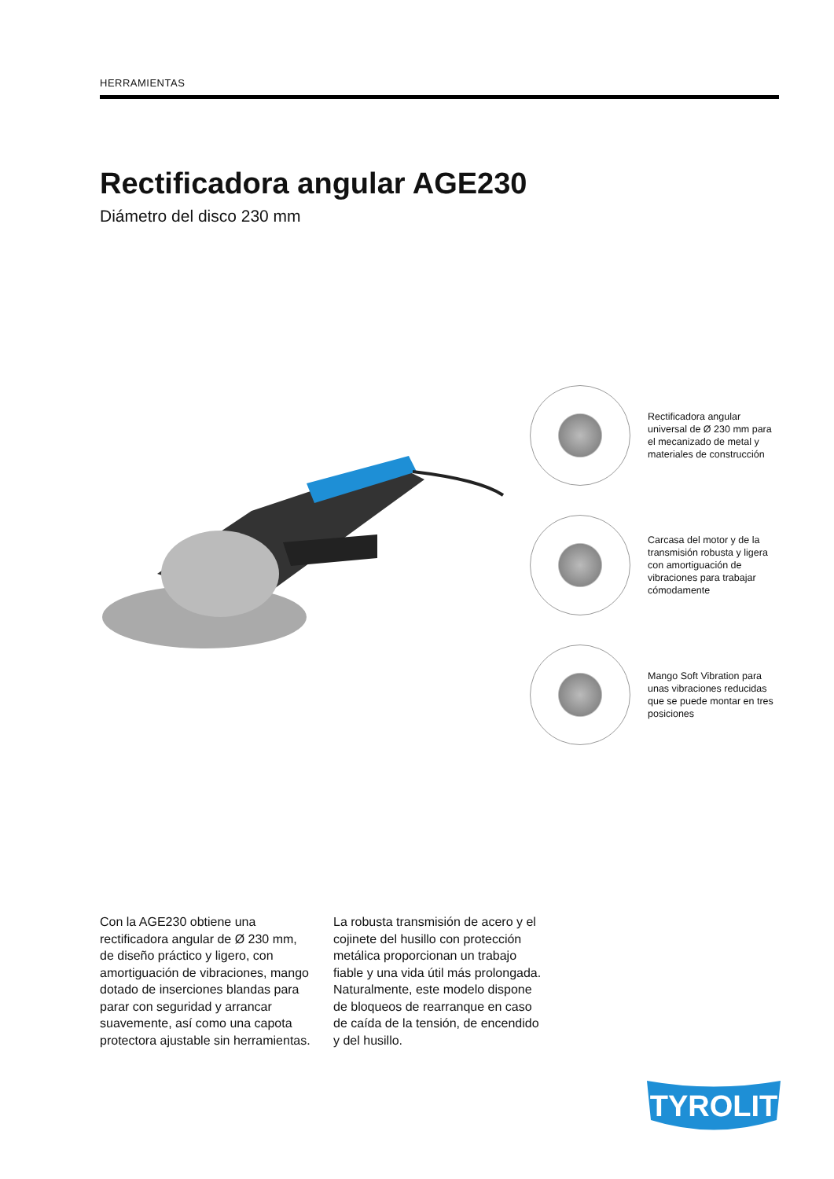HERRAMIENTAS
Rectificadora angular AGE230
Diámetro del disco 230 mm
Rectificadora angular universal de Ø 230 mm para el mecanizado de metal y materiales de construcción
Carcasa del motor y de la transmisión robusta y ligera con amortiguación de vibraciones para trabajar cómodamente
Mango Soft Vibration para unas vibraciones reducidas que se puede montar en tres posiciones
Con la AGE230 obtiene una rectificadora angular de Ø 230 mm, de diseño práctico y ligero, con amortiguación de vibraciones, mango dotado de inserciones blandas para parar con seguridad y arrancar suavemente, así como una capota protectora ajustable sin herramientas.
La robusta transmisión de acero y el cojinete del husillo con protección metálica proporcionan un trabajo fiable y una vida útil más prolongada. Naturalmente, este modelo dispone de bloqueos de rearranque en caso de caída de la tensión, de encendido y del husillo.
TYROLIT